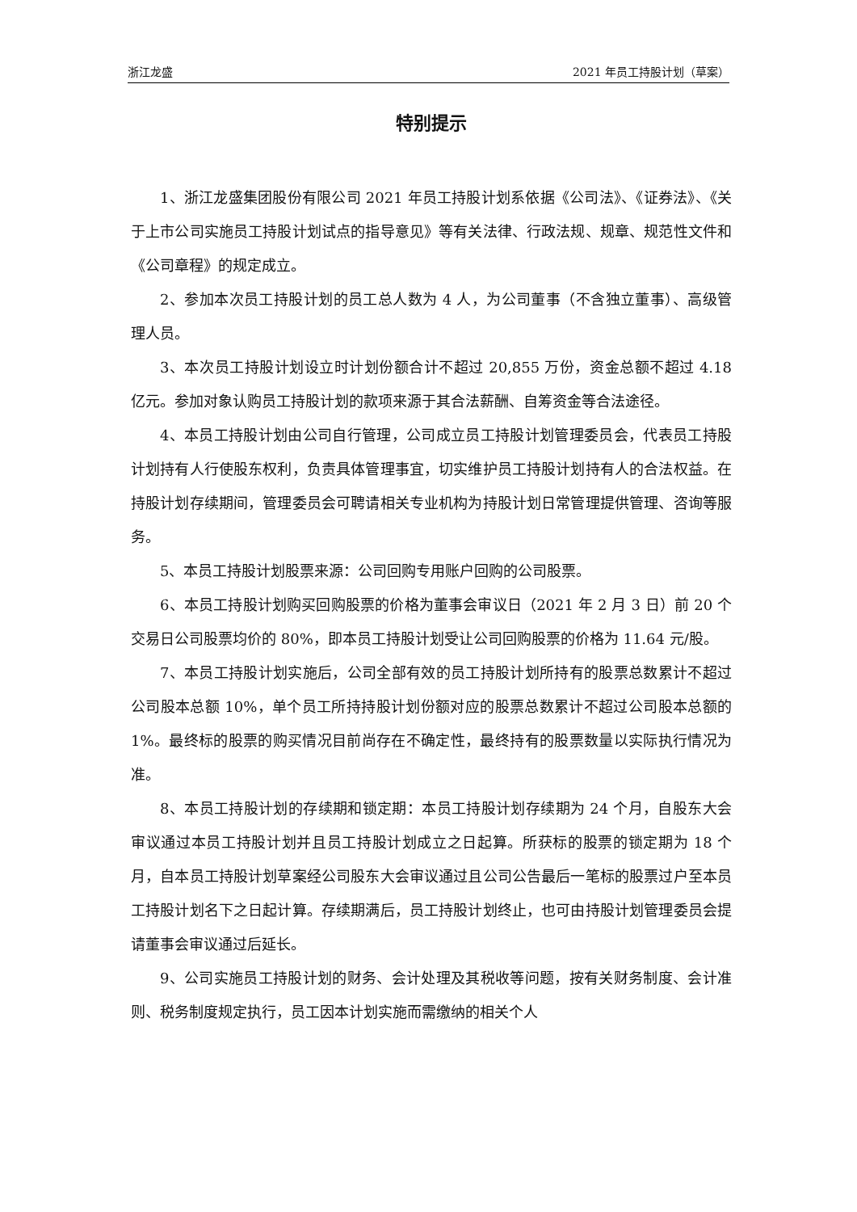浙江龙盛 2021 年员工持股计划（草案）
特别提示
1、浙江龙盛集团股份有限公司 2021 年员工持股计划系依据《公司法》、《证券法》、《关于上市公司实施员工持股计划试点的指导意见》等有关法律、行政法规、规章、规范性文件和《公司章程》的规定成立。
2、参加本次员工持股计划的员工总人数为 4 人，为公司董事（不含独立董事）、高级管理人员。
3、本次员工持股计划设立时计划份额合计不超过 20,855 万份，资金总额不超过 4.18 亿元。参加对象认购员工持股计划的款项来源于其合法薪酬、自筹资金等合法途径。
4、本员工持股计划由公司自行管理，公司成立员工持股计划管理委员会，代表员工持股计划持有人行使股东权利，负责具体管理事宜，切实维护员工持股计划持有人的合法权益。在持股计划存续期间，管理委员会可聘请相关专业机构为持股计划日常管理提供管理、咨询等服务。
5、本员工持股计划股票来源：公司回购专用账户回购的公司股票。
6、本员工持股计划购买回购股票的价格为董事会审议日（2021 年 2 月 3 日）前 20 个交易日公司股票均价的 80%，即本员工持股计划受让公司回购股票的价格为 11.64 元/股。
7、本员工持股计划实施后，公司全部有效的员工持股计划所持有的股票总数累计不超过公司股本总额 10%，单个员工所持持股计划份额对应的股票总数累计不超过公司股本总额的 1%。最终标的股票的购买情况目前尚存在不确定性，最终持有的股票数量以实际执行情况为准。
8、本员工持股计划的存续期和锁定期：本员工持股计划存续期为 24 个月，自股东大会审议通过本员工持股计划并且员工持股计划成立之日起算。所获标的股票的锁定期为 18 个月，自本员工持股计划草案经公司股东大会审议通过且公司公告最后一笔标的股票过户至本员工持股计划名下之日起计算。存续期满后，员工持股计划终止，也可由持股计划管理委员会提请董事会审议通过后延长。
9、公司实施员工持股计划的财务、会计处理及其税收等问题，按有关财务制度、会计准则、税务制度规定执行，员工因本计划实施而需缴纳的相关个人